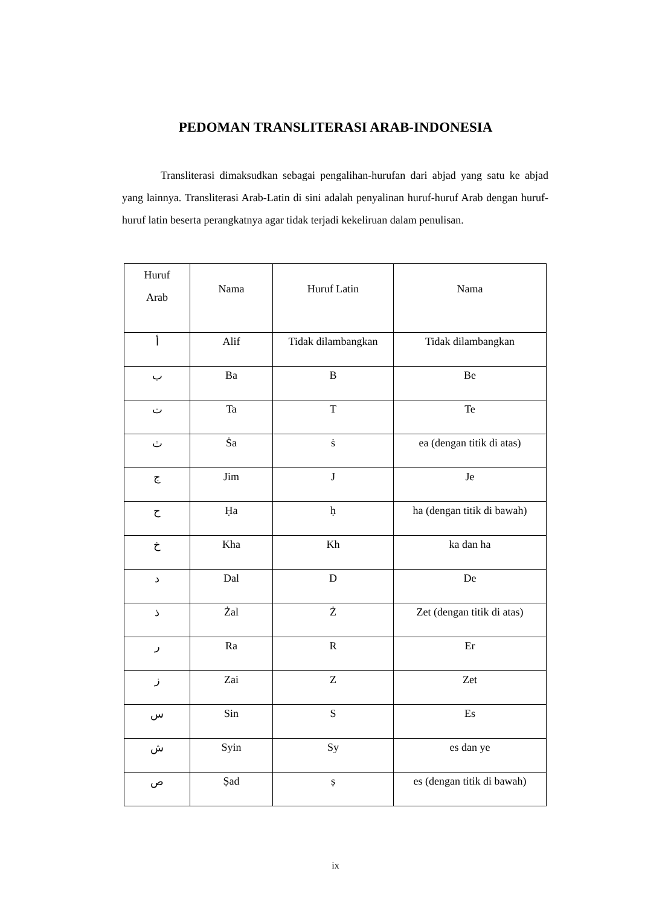PEDOMAN TRANSLITERASI ARAB-INDONESIA
Transliterasi dimaksudkan sebagai pengalihan-hurufan dari abjad yang satu ke abjad yang lainnya. Transliterasi Arab-Latin di sini adalah penyalinan huruf-huruf Arab dengan huruf-huruf latin beserta perangkatnya agar tidak terjadi kekeliruan dalam penulisan.
| Huruf Arab | Nama | Huruf Latin | Nama |
| --- | --- | --- | --- |
| أ | Alif | Tidak dilambangkan | Tidak dilambangkan |
| ب | Ba | B | Be |
| ت | Ta | T | Te |
| ث | Ṡa | ṡ | ea (dengan titik di atas) |
| ج | Jim | J | Je |
| ح | Ḥa | ḥ | ha (dengan titik di bawah) |
| خ | Kha | Kh | ka dan ha |
| د | Dal | D | De |
| ذ | Żal | Ż | Zet (dengan titik di atas) |
| ر | Ra | R | Er |
| ز | Zai | Z | Zet |
| س | Sin | S | Es |
| ش | Syin | Sy | es dan ye |
| ص | Ṣad | ṣ | es (dengan titik di bawah) |
ix